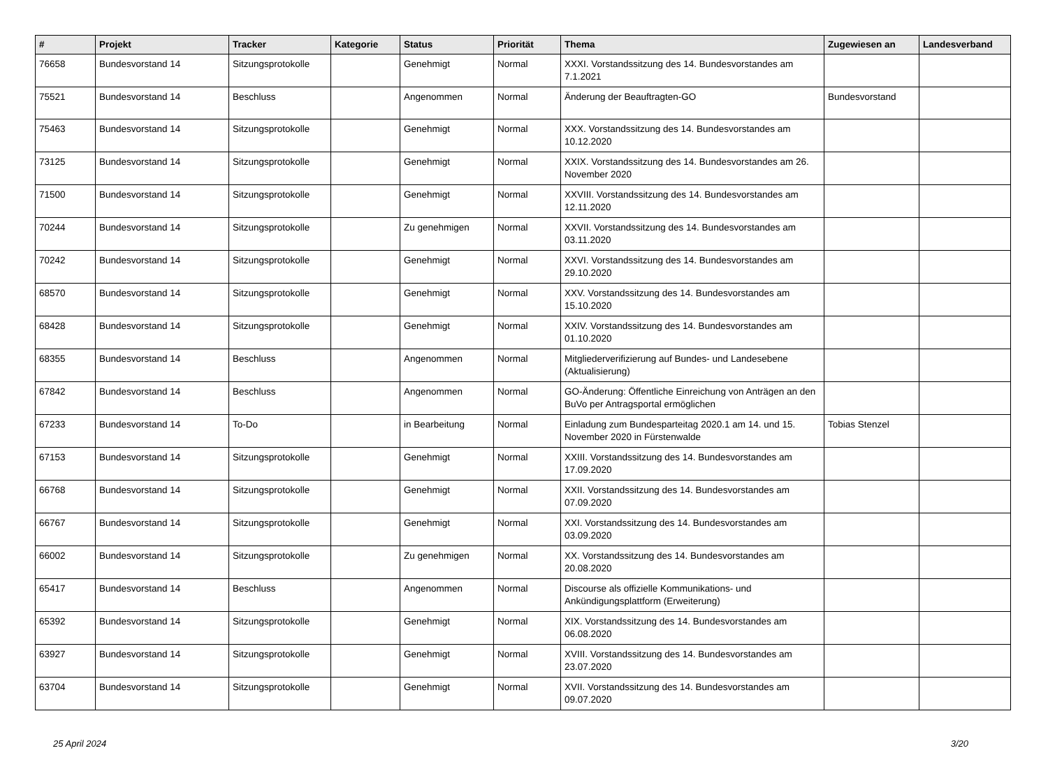| # | Projekt | Tracker | Kategorie | Status | Priorität | Thema | Zugewiesen an | Landesverband |
| --- | --- | --- | --- | --- | --- | --- | --- | --- |
| 76658 | Bundesvorstand 14 | Sitzungsprotokolle | | Genehmigt | Normal | XXXI. Vorstandssitzung des 14. Bundesvorstandes am 7.1.2021 | | |
| 75521 | Bundesvorstand 14 | Beschluss | | Angenommen | Normal | Änderung der Beauftragten-GO | Bundesvorstand | |
| 75463 | Bundesvorstand 14 | Sitzungsprotokolle | | Genehmigt | Normal | XXX. Vorstandssitzung des 14. Bundesvorstandes am 10.12.2020 | | |
| 73125 | Bundesvorstand 14 | Sitzungsprotokolle | | Genehmigt | Normal | XXIX. Vorstandssitzung des 14. Bundesvorstandes am 26. November 2020 | | |
| 71500 | Bundesvorstand 14 | Sitzungsprotokolle | | Genehmigt | Normal | XXVIII. Vorstandssitzung des 14. Bundesvorstandes am 12.11.2020 | | |
| 70244 | Bundesvorstand 14 | Sitzungsprotokolle | | Zu genehmigen | Normal | XXVII. Vorstandssitzung des 14. Bundesvorstandes am 03.11.2020 | | |
| 70242 | Bundesvorstand 14 | Sitzungsprotokolle | | Genehmigt | Normal | XXVI. Vorstandssitzung des 14. Bundesvorstandes am 29.10.2020 | | |
| 68570 | Bundesvorstand 14 | Sitzungsprotokolle | | Genehmigt | Normal | XXV. Vorstandssitzung des 14. Bundesvorstandes am 15.10.2020 | | |
| 68428 | Bundesvorstand 14 | Sitzungsprotokolle | | Genehmigt | Normal | XXIV. Vorstandssitzung des 14. Bundesvorstandes am 01.10.2020 | | |
| 68355 | Bundesvorstand 14 | Beschluss | | Angenommen | Normal | Mitgliederverifizierung auf Bundes- und Landesebene (Aktualisierung) | | |
| 67842 | Bundesvorstand 14 | Beschluss | | Angenommen | Normal | GO-Änderung: Öffentliche Einreichung von Anträgen an den BuVo per Antragsportal ermöglichen | | |
| 67233 | Bundesvorstand 14 | To-Do | | in Bearbeitung | Normal | Einladung zum Bundesparteitag 2020.1 am 14. und 15. November 2020 in Fürstenwalde | Tobias Stenzel | |
| 67153 | Bundesvorstand 14 | Sitzungsprotokolle | | Genehmigt | Normal | XXIII. Vorstandssitzung des 14. Bundesvorstandes am 17.09.2020 | | |
| 66768 | Bundesvorstand 14 | Sitzungsprotokolle | | Genehmigt | Normal | XXII. Vorstandssitzung des 14. Bundesvorstandes am 07.09.2020 | | |
| 66767 | Bundesvorstand 14 | Sitzungsprotokolle | | Genehmigt | Normal | XXI. Vorstandssitzung des 14. Bundesvorstandes am 03.09.2020 | | |
| 66002 | Bundesvorstand 14 | Sitzungsprotokolle | | Zu genehmigen | Normal | XX. Vorstandssitzung des 14. Bundesvorstandes am 20.08.2020 | | |
| 65417 | Bundesvorstand 14 | Beschluss | | Angenommen | Normal | Discourse als offizielle Kommunikations- und Ankündigungsplattform (Erweiterung) | | |
| 65392 | Bundesvorstand 14 | Sitzungsprotokolle | | Genehmigt | Normal | XIX. Vorstandssitzung des 14. Bundesvorstandes am 06.08.2020 | | |
| 63927 | Bundesvorstand 14 | Sitzungsprotokolle | | Genehmigt | Normal | XVIII. Vorstandssitzung des 14. Bundesvorstandes am 23.07.2020 | | |
| 63704 | Bundesvorstand 14 | Sitzungsprotokolle | | Genehmigt | Normal | XVII. Vorstandssitzung des 14. Bundesvorstandes am 09.07.2020 | | |
25 April 2024 3/20